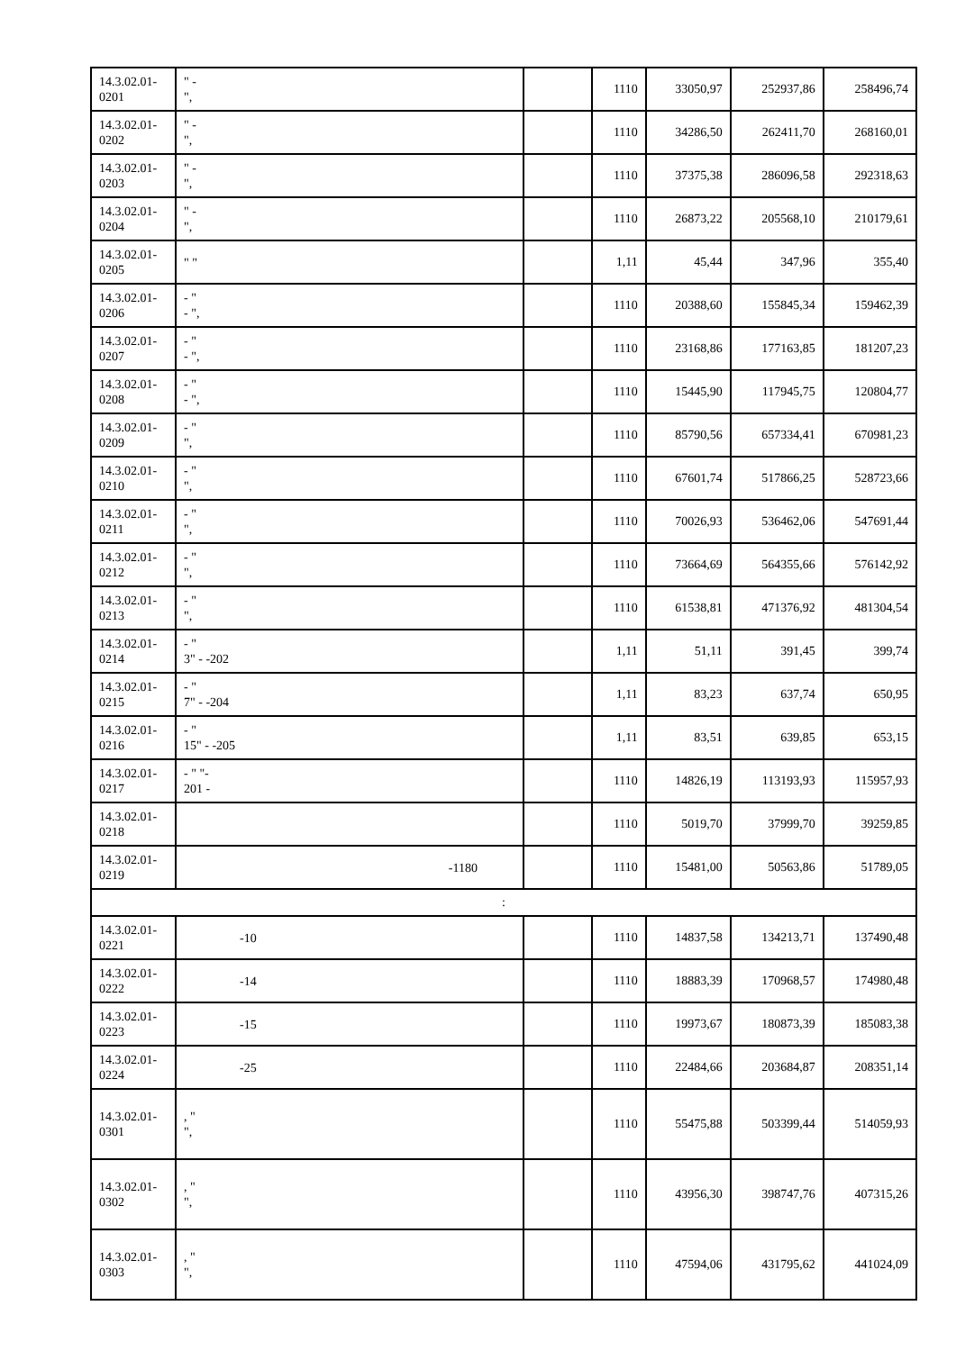| 14.3.02.01-0201 | " - ", | | 1110 | 33050,97 | 252937,86 | 258496,74 |
| 14.3.02.01-0202 | " - ", | | 1110 | 34286,50 | 262411,70 | 268160,01 |
| 14.3.02.01-0203 | " - ", | | 1110 | 37375,38 | 286096,58 | 292318,63 |
| 14.3.02.01-0204 | " - ", | | 1110 | 26873,22 | 205568,10 | 210179,61 |
| 14.3.02.01-0205 | " " | | 1,11 | 45,44 | 347,96 | 355,40 |
| 14.3.02.01-0206 | - " - ", | | 1110 | 20388,60 | 155845,34 | 159462,39 |
| 14.3.02.01-0207 | - " - ", | | 1110 | 23168,86 | 177163,85 | 181207,23 |
| 14.3.02.01-0208 | - " - ", | | 1110 | 15445,90 | 117945,75 | 120804,77 |
| 14.3.02.01-0209 | - " ", | | 1110 | 85790,56 | 657334,41 | 670981,23 |
| 14.3.02.01-0210 | - " ", | | 1110 | 67601,74 | 517866,25 | 528723,66 |
| 14.3.02.01-0211 | - " ", | | 1110 | 70026,93 | 536462,06 | 547691,44 |
| 14.3.02.01-0212 | - " ", | | 1110 | 73664,69 | 564355,66 | 576142,92 |
| 14.3.02.01-0213 | - " ", | | 1110 | 61538,81 | 471376,92 | 481304,54 |
| 14.3.02.01-0214 | - " 3" - -202 | | 1,11 | 51,11 | 391,45 | 399,74 |
| 14.3.02.01-0215 | - " 7" - -204 | | 1,11 | 83,23 | 637,74 | 650,95 |
| 14.3.02.01-0216 | - " 15" - -205 | | 1,11 | 83,51 | 639,85 | 653,15 |
| 14.3.02.01-0217 | - " "- 201 - | | 1110 | 14826,19 | 113193,93 | 115957,93 |
| 14.3.02.01-0218 | | | 1110 | 5019,70 | 37999,70 | 39259,85 |
| 14.3.02.01-0219 | -1180 | | 1110 | 15481,00 | 50563,86 | 51789,05 |
| : | | | | | | |
| 14.3.02.01-0221 | -10 | | 1110 | 14837,58 | 134213,71 | 137490,48 |
| 14.3.02.01-0222 | -14 | | 1110 | 18883,39 | 170968,57 | 174980,48 |
| 14.3.02.01-0223 | -15 | | 1110 | 19973,67 | 180873,39 | 185083,38 |
| 14.3.02.01-0224 | -25 | | 1110 | 22484,66 | 203684,87 | 208351,14 |
| 14.3.02.01-0301 | , " ", | | 1110 | 55475,88 | 503399,44 | 514059,93 |
| 14.3.02.01-0302 | , " ", | | 1110 | 43956,30 | 398747,76 | 407315,26 |
| 14.3.02.01-0303 | , " ", | | 1110 | 47594,06 | 431795,62 | 441024,09 |